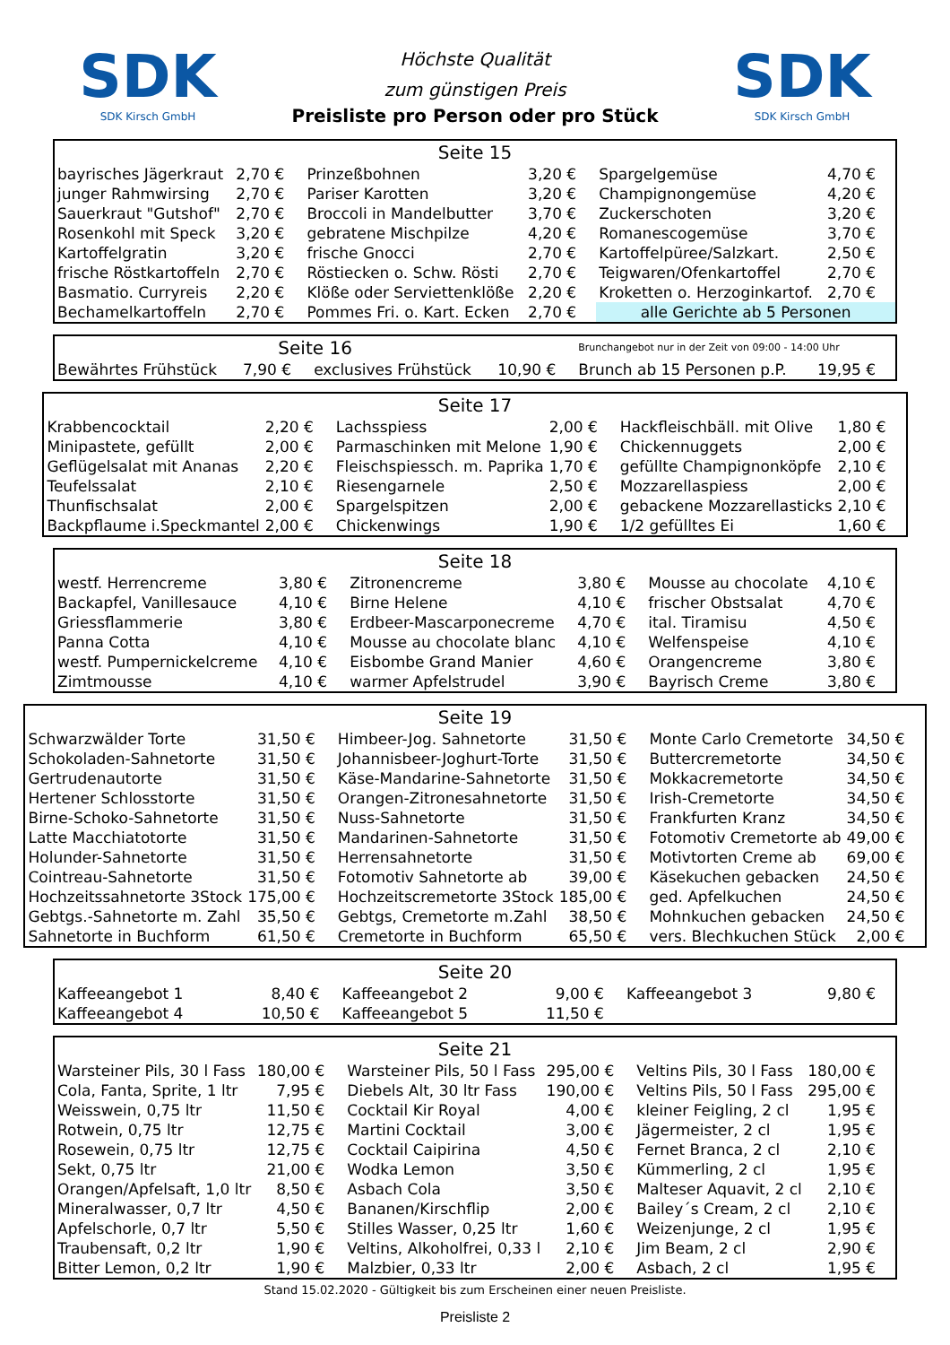SDK
SDK Kirsch GmbH
Höchste Qualität
zum günstigen Preis
Preisliste pro Person oder pro Stück
SDK
SDK Kirsch GmbH
| Seite 15 | | | | | |
| --- | --- | --- | --- | --- | --- |
| bayrisches Jägerkraut | 2,70 € | Prinzeßbohnen | 3,20 € | Spargelgemüse | 4,70 € |
| junger Rahmwirsing | 2,70 € | Pariser Karotten | 3,20 € | Champignongemüse | 4,20 € |
| Sauerkraut "Gutshof" | 2,70 € | Broccoli in Mandelbutter | 3,70 € | Zuckerschoten | 3,20 € |
| Rosenkohl mit Speck | 3,20 € | gebratene Mischpilze | 4,20 € | Romanescogemüse | 3,70 € |
| Kartoffelgratin | 3,20 € | frische Gnocci | 2,70 € | Kartoffelpüree/Salzkart. | 2,50 € |
| frische Röstkartoffeln | 2,70 € | Röstiecken o. Schw. Rösti | 2,70 € | Teigwaren/Ofenkartoffel | 2,70 € |
| Basmatio. Curryreis | 2,20 € | Klöße oder Serviettenklöße | 2,20 € | Kroketten o. Herzoginkartof. | 2,70 € |
| Bechamelkartoffeln | 2,70 € | Pommes Fri. o. Kart. Ecken | 2,70 € | alle Gerichte ab 5 Personen | |
| Seite 16 | | | | Brunchangebot nur in der Zeit von 09:00 - 14:00 Uhr | |
| Bewährtes Frühstück | 7,90 € | exclusives Frühstück | 10,90 € | Brunch ab 15 Personen p.P. | 19,95 € |
| Seite 17 | | | | | |
| --- | --- | --- | --- | --- | --- |
| Krabbencocktail | 2,20 € | Lachsspiess | 2,00 € | Hackfleischbäll. mit Olive | 1,80 € |
| Minipastete, gefüllt | 2,00 € | Parmaschinken mit Melone | 1,90 € | Chickennuggets | 2,00 € |
| Geflügelsalat mit Ananas | 2,20 € | Fleischspiessch. m. Paprika | 1,70 € | gefüllte Champignonköpfe | 2,10 € |
| Teufelssalat | 2,10 € | Riesengarnele | 2,50 € | Mozzarellaspiess | 2,00 € |
| Thunfischsalat | 2,00 € | Spargelspitzen | 2,00 € | gebackene Mozzarellasticks | 2,10 € |
| Backpflaume i.Speckmantel | 2,00 € | Chickenwings | 1,90 € | 1/2 gefülltes Ei | 1,60 € |
| Seite 18 | | | | | |
| --- | --- | --- | --- | --- | --- |
| westf. Herrencreme | 3,80 € | Zitronencreme | 3,80 € | Mousse au chocolate | 4,10 € |
| Backapfel, Vanillesauce | 4,10 € | Birne Helene | 4,10 € | frischer Obstsalat | 4,70 € |
| Griessflammerie | 3,80 € | Erdbeer-Mascarponecreme | 4,70 € | ital. Tiramisu | 4,50 € |
| Panna Cotta | 4,10 € | Mousse au chocolate blanc | 4,10 € | Welfenspeise | 4,10 € |
| westf. Pumpernickelcreme | 4,10 € | Eisbombe Grand Manier | 4,60 € | Orangencreme | 3,80 € |
| Zimtmousse | 4,10 € | warmer Apfelstrudel | 3,90 € | Bayrisch Creme | 3,80 € |
| Seite 19 | | | | | |
| --- | --- | --- | --- | --- | --- |
| Schwarzwälder Torte | 31,50 € | Himbeer-Jog. Sahnetorte | 31,50 € | Monte Carlo Cremetorte | 34,50 € |
| Schokoladen-Sahnetorte | 31,50 € | Johannisbeer-Joghurt-Torte | 31,50 € | Buttercremetorte | 34,50 € |
| Gertrudenautorte | 31,50 € | Käse-Mandarine-Sahnetorte | 31,50 € | Mokkacremetorte | 34,50 € |
| Hertener Schlosstorte | 31,50 € | Orangen-Zitronesahnetorte | 31,50 € | Irish-Cremetorte | 34,50 € |
| Birne-Schoko-Sahnetorte | 31,50 € | Nuss-Sahnetorte | 31,50 € | Frankfurten Kranz | 34,50 € |
| Latte Macchiatotorte | 31,50 € | Mandarinen-Sahnetorte | 31,50 € | Fotomotiv Cremetorte ab | 49,00 € |
| Holunder-Sahnetorte | 31,50 € | Herrensahnetorte | 31,50 € | Motivtorten Creme ab | 69,00 € |
| Cointreau-Sahnetorte | 31,50 € | Fotomotiv Sahnetorte ab | 39,00 € | Käsekuchen gebacken | 24,50 € |
| Hochzeitssahnetorte 3Stock | 175,00 € | Hochzeitscremetorte 3Stock | 185,00 € | ged. Apfelkuchen | 24,50 € |
| Gebtgs.-Sahnetorte m. Zahl | 35,50 € | Gebtgs, Cremetorte m.Zahl | 38,50 € | Mohnkuchen gebacken | 24,50 € |
| Sahnetorte in Buchform | 61,50 € | Cremetorte in Buchform | 65,50 € | vers. Blechkuchen Stück | 2,00 € |
| Seite 20 | | | | | |
| --- | --- | --- | --- | --- | --- |
| Kaffeeangebot 1 | 8,40 € | Kaffeeangebot 2 | 9,00 € | Kaffeeangebot 3 | 9,80 € |
| Kaffeeangebot 4 | 10,50 € | Kaffeeangebot 5 | 11,50 € | | |
| Seite 21 | | | | | |
| --- | --- | --- | --- | --- | --- |
| Warsteiner Pils, 30 l Fass | 180,00 € | Warsteiner Pils, 50 l Fass | 295,00 € | Veltins Pils, 30 l Fass | 180,00 € |
| Cola, Fanta, Sprite, 1 ltr | 7,95 € | Diebels Alt, 30 ltr Fass | 190,00 € | Veltins Pils, 50 l Fass | 295,00 € |
| Weisswein, 0,75 ltr | 11,50 € | Cocktail Kir Royal | 4,00 € | kleiner Feigling, 2 cl | 1,95 € |
| Rotwein, 0,75 ltr | 12,75 € | Martini Cocktail | 3,00 € | Jägermeister, 2 cl | 1,95 € |
| Rosewein, 0,75 ltr | 12,75 € | Cocktail Caipirina | 4,50 € | Fernet Branca, 2 cl | 2,10 € |
| Sekt, 0,75 ltr | 21,00 € | Wodka Lemon | 3,50 € | Kümmerling, 2 cl | 1,95 € |
| Orangen/Apfelsaft, 1,0 ltr | 8,50 € | Asbach Cola | 3,50 € | Malteser Aquavit, 2 cl | 2,10 € |
| Mineralwasser, 0,7 ltr | 4,50 € | Bananen/Kirschflip | 2,00 € | Bailey´s Cream, 2 cl | 2,10 € |
| Apfelschorle, 0,7 ltr | 5,50 € | Stilles Wasser, 0,25 ltr | 1,60 € | Weizenjunge, 2 cl | 1,95 € |
| Traubensaft, 0,2 ltr | 1,90 € | Veltins, Alkoholfrei, 0,33 l | 2,10 € | Jim Beam, 2 cl | 2,90 € |
| Bitter Lemon, 0,2 ltr | 1,90 € | Malzbier, 0,33 ltr | 2,00 € | Asbach, 2 cl | 1,95 € |
Stand 15.02.2020 - Gültigkeit bis zum Erscheinen einer neuen Preisliste.
Preisliste 2